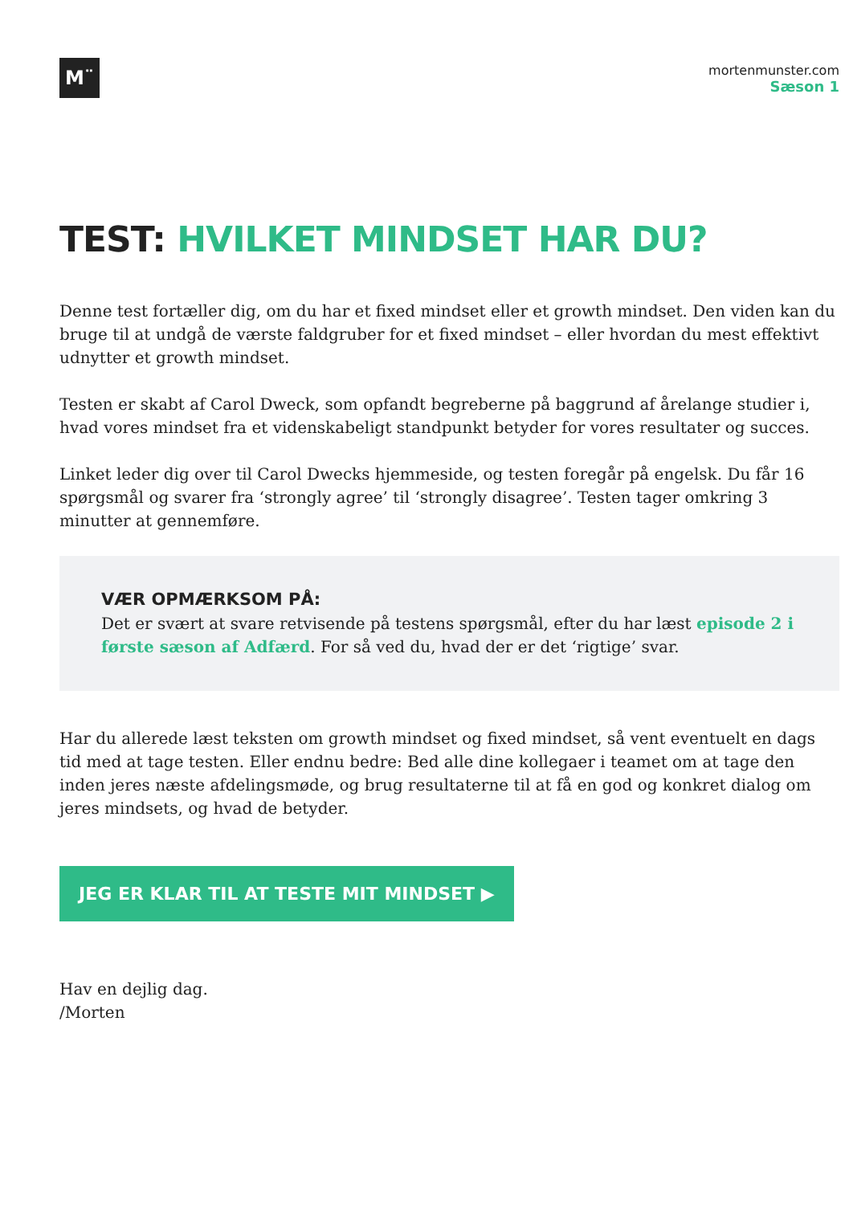M¨
mortenmunster.com
Sæson 1
TEST: HVILKET MINDSET HAR DU?
Denne test fortæller dig, om du har et fixed mindset eller et growth mindset. Den viden kan du bruge til at undgå de værste faldgruber for et fixed mindset – eller hvordan du mest effektivt udnytter et growth mindset.
Testen er skabt af Carol Dweck, som opfandt begreberne på baggrund af årelange studier i, hvad vores mindset fra et videnskabeligt standpunkt betyder for vores resultater og succes.
Linket leder dig over til Carol Dwecks hjemmeside, og testen foregår på engelsk. Du får 16 spørgsmål og svarer fra ‘strongly agree’ til ‘strongly disagree’. Testen tager omkring 3 minutter at gennemføre.
VÆR OPMÆRKSOM PÅ:
Det er svært at svare retvisende på testens spørgsmål, efter du har læst episode 2 i første sæson af Adfærd. For så ved du, hvad der er det ‘rigtige’ svar.
Har du allerede læst teksten om growth mindset og fixed mindset, så vent eventuelt en dags tid med at tage testen. Eller endnu bedre: Bed alle dine kollegaer i teamet om at tage den inden jeres næste afdelingsmøde, og brug resultaterne til at få en god og konkret dialog om jeres mindsets, og hvad de betyder.
JEG ER KLAR TIL AT TESTE MIT MINDSET ▶
Hav en dejlig dag.
/Morten